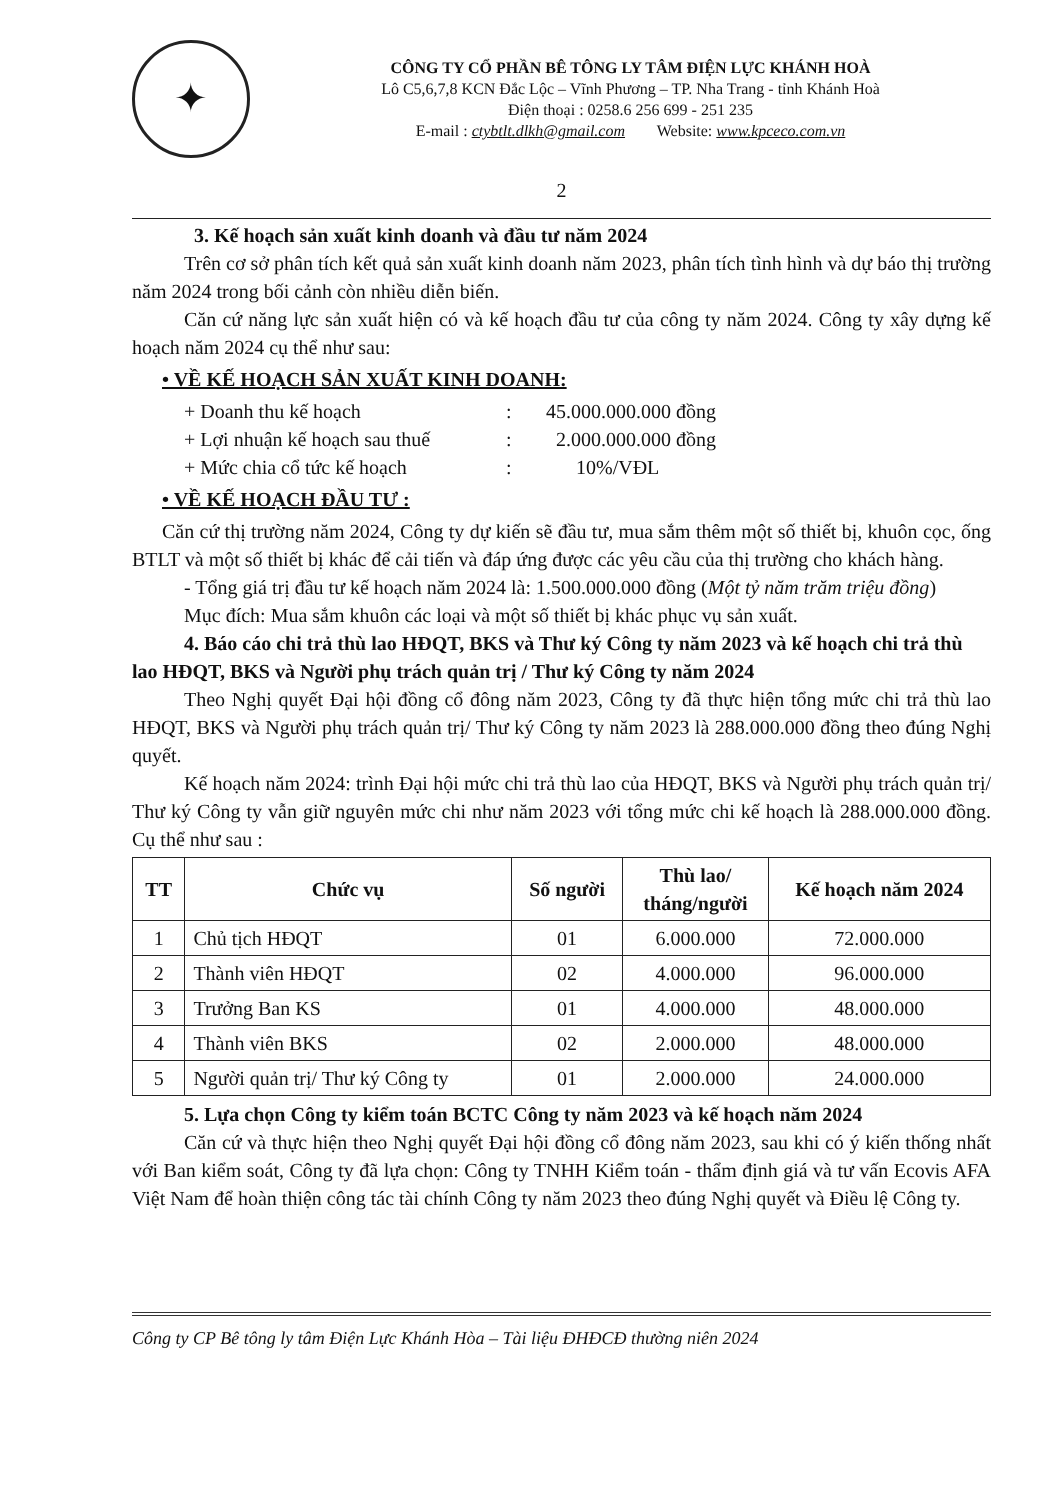✦
CÔNG TY CỔ PHẦN BÊ TÔNG LY TÂM ĐIỆN LỰC KHÁNH HOÀ
Lô C5,6,7,8 KCN Đắc Lộc – Vĩnh Phương – TP. Nha Trang - tỉnh Khánh Hoà
Điện thoại : 0258.6 256 699 - 251 235
E-mail : ctybtlt.dlkh@gmail.com Website: www.kpceco.com.vn
2
3. Kế hoạch sản xuất kinh doanh và đầu tư năm 2024
Trên cơ sở phân tích kết quả sản xuất kinh doanh năm 2023, phân tích tình hình và dự báo thị trường năm 2024 trong bối cảnh còn nhiều diễn biến.
Căn cứ năng lực sản xuất hiện có và kế hoạch đầu tư của công ty năm 2024. Công ty xây dựng kế hoạch năm 2024 cụ thể như sau:
• VỀ KẾ HOẠCH SẢN XUẤT KINH DOANH:
+ Doanh thu kế hoạch: 45.000.000.000 đồng
+ Lợi nhuận kế hoạch sau thuế: 2.000.000.000 đồng
+ Mức chia cổ tức kế hoạch: 10%/VĐL
• VỀ KẾ HOẠCH ĐẦU TƯ :
Căn cứ thị trường năm 2024, Công ty dự kiến sẽ đầu tư, mua sắm thêm một số thiết bị, khuôn cọc, ống BTLT và một số thiết bị khác để cải tiến và đáp ứng được các yêu cầu của thị trường cho khách hàng.
- Tổng giá trị đầu tư kế hoạch năm 2024 là: 1.500.000.000 đồng (Một tỷ năm trăm triệu đồng)
Mục đích: Mua sắm khuôn các loại và một số thiết bị khác phục vụ sản xuất.
4. Báo cáo chi trả thù lao HĐQT, BKS và Thư ký Công ty năm 2023 và kế hoạch chi trả thù lao HĐQT, BKS và Người phụ trách quản trị / Thư ký Công ty năm 2024
Theo Nghị quyết Đại hội đồng cổ đông năm 2023, Công ty đã thực hiện tổng mức chi trả thù lao HĐQT, BKS và Người phụ trách quản trị/ Thư ký Công ty năm 2023 là 288.000.000 đồng theo đúng Nghị quyết.
Kế hoạch năm 2024: trình Đại hội mức chi trả thù lao của HĐQT, BKS và Người phụ trách quản trị/ Thư ký Công ty vẫn giữ nguyên mức chi như năm 2023 với tổng mức chi kế hoạch là 288.000.000 đồng. Cụ thể như sau :
| TT | Chức vụ | Số người | Thù lao/ tháng/người | Kế hoạch năm 2024 |
| --- | --- | --- | --- | --- |
| 1 | Chủ tịch HĐQT | 01 | 6.000.000 | 72.000.000 |
| 2 | Thành viên HĐQT | 02 | 4.000.000 | 96.000.000 |
| 3 | Trưởng Ban KS | 01 | 4.000.000 | 48.000.000 |
| 4 | Thành viên BKS | 02 | 2.000.000 | 48.000.000 |
| 5 | Người quản trị/ Thư ký Công ty | 01 | 2.000.000 | 24.000.000 |
5. Lựa chọn Công ty kiểm toán BCTC Công ty năm 2023 và kế hoạch năm 2024
Căn cứ và thực hiện theo Nghị quyết Đại hội đồng cổ đông năm 2023, sau khi có ý kiến thống nhất với Ban kiểm soát, Công ty đã lựa chọn: Công ty TNHH Kiểm toán - thẩm định giá và tư vấn Ecovis AFA Việt Nam để hoàn thiện công tác tài chính Công ty năm 2023 theo đúng Nghị quyết và Điều lệ Công ty.
Công ty CP Bê tông ly tâm Điện Lực Khánh Hòa – Tài liệu ĐHĐCĐ thường niên 2024